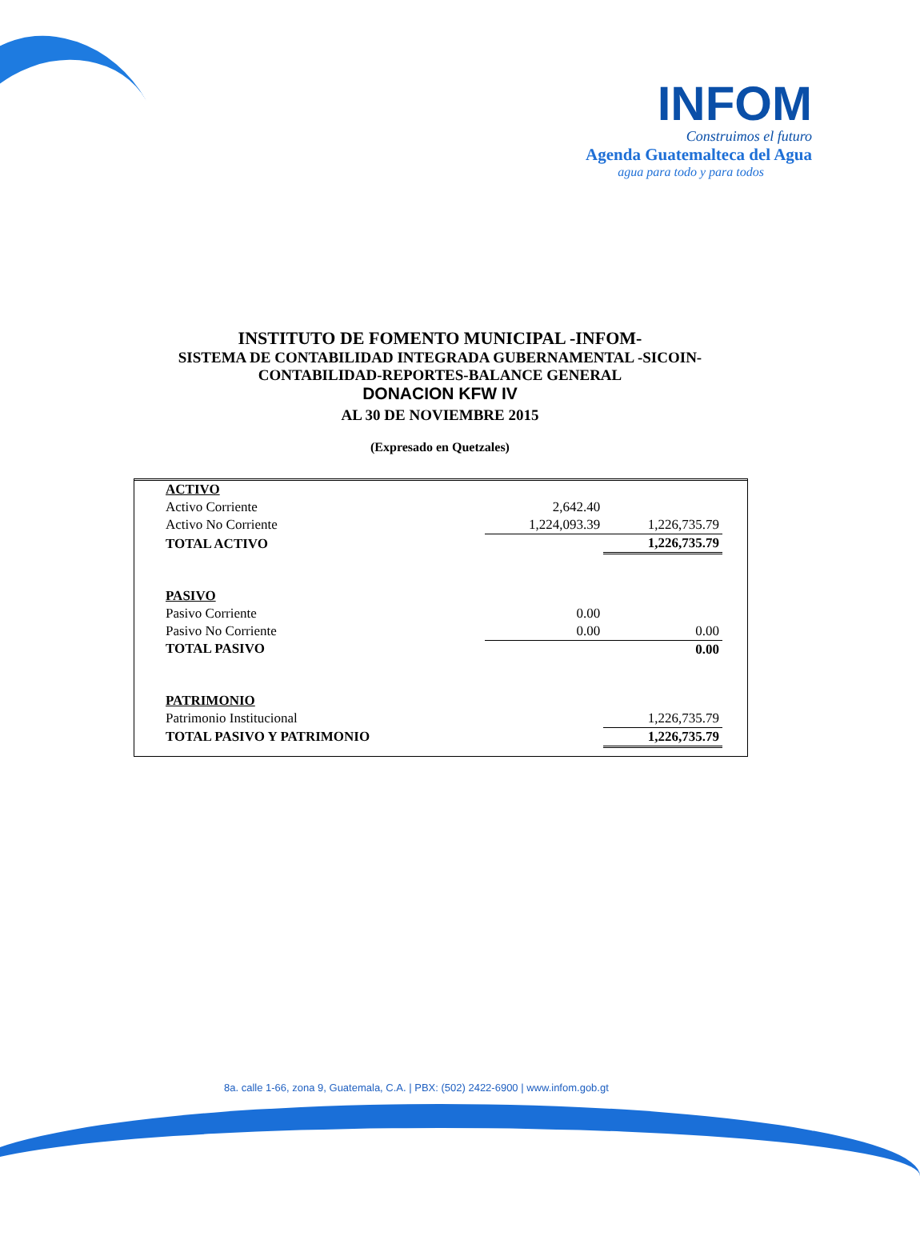INFOM
Construimos el futuro
Agenda Guatemalteca del Agua
agua para todo y para todos
INSTITUTO DE FOMENTO MUNICIPAL -INFOM-
SISTEMA DE CONTABILIDAD INTEGRADA GUBERNAMENTAL -SICOIN-
CONTABILIDAD-REPORTES-BALANCE GENERAL
DONACION KFW IV
AL 30 DE NOVIEMBRE 2015
(Expresado en Quetzales)
| ACTIVO | | |
| Activo Corriente | 2,642.40 | |
| Activo No Corriente | 1,224,093.39 | 1,226,735.79 |
| TOTAL ACTIVO | | 1,226,735.79 |
| PASIVO | | |
| Pasivo Corriente | 0.00 | |
| Pasivo No Corriente | 0.00 | 0.00 |
| TOTAL PASIVO | | 0.00 |
| PATRIMONIO | | |
| Patrimonio Institucional | | 1,226,735.79 |
| TOTAL PASIVO Y PATRIMONIO | | 1,226,735.79 |
8a. calle 1-66, zona 9, Guatemala, C.A. | PBX: (502) 2422-6900 | www.infom.gob.gt